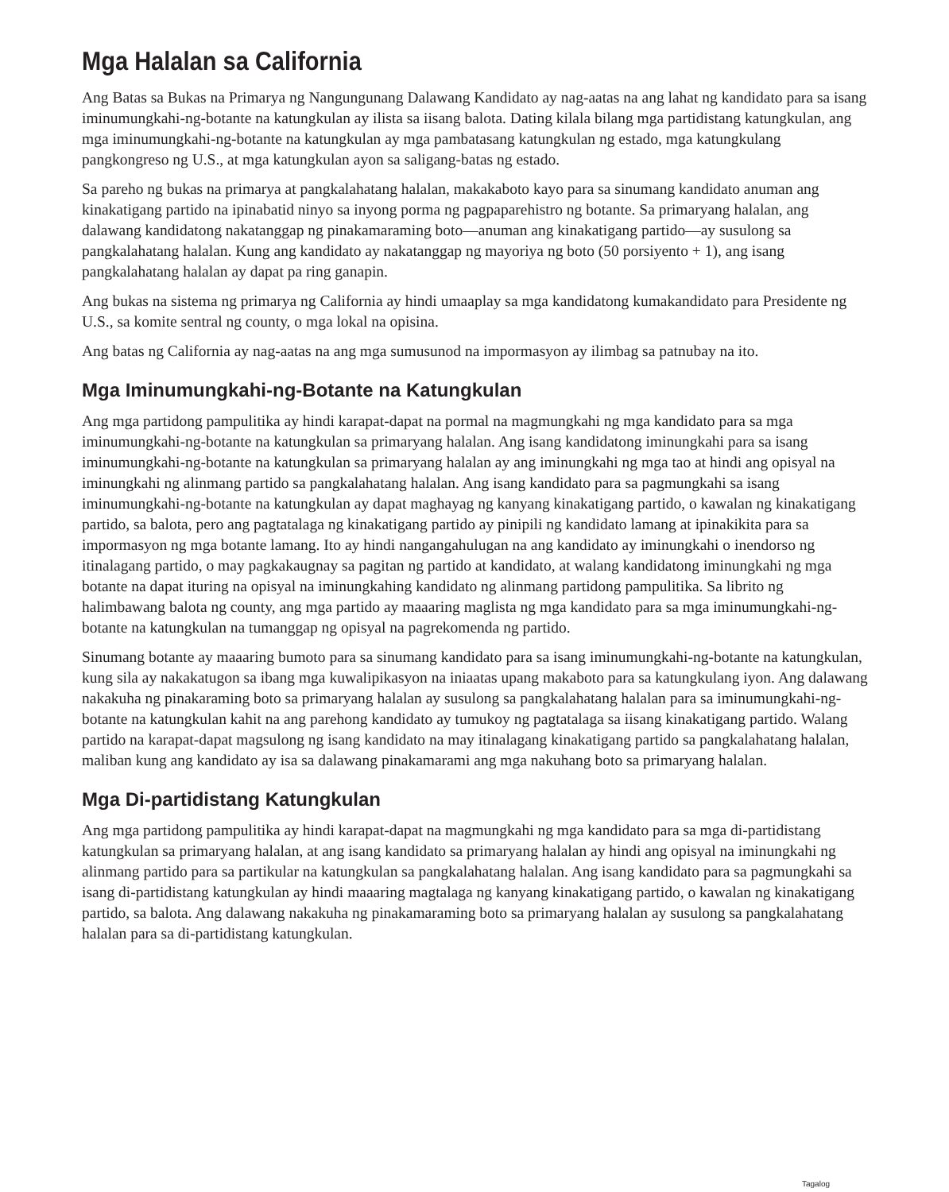Mga Halalan sa California
Ang Batas sa Bukas na Primarya ng Nangungunang Dalawang Kandidato ay nag-aatas na ang lahat ng kandidato para sa isang iminumungkahi-ng-botante na katungkulan ay ilista sa iisang balota. Dating kilala bilang mga partidistang katungkulan, ang mga iminumungkahi-ng-botante na katungkulan ay mga pambatasang katungkulan ng estado, mga katungkulang pangkongreso ng U.S., at mga katungkulan ayon sa saligang-batas ng estado.
Sa pareho ng bukas na primarya at pangkalahatang halalan, makakaboto kayo para sa sinumang kandidato anuman ang kinakatigang partido na ipinabatid ninyo sa inyong porma ng pagpaparehistro ng botante. Sa primaryang halalan, ang dalawang kandidatong nakatanggap ng pinakamaraming boto—anuman ang kinakatigang partido—ay susulong sa pangkalahatang halalan. Kung ang kandidato ay nakatanggap ng mayoriya ng boto (50 porsiyento + 1), ang isang pangkalahatang halalan ay dapat pa ring ganapin.
Ang bukas na sistema ng primarya ng California ay hindi umaaplay sa mga kandidatong kumakandidato para Presidente ng U.S., sa komite sentral ng county, o mga lokal na opisina.
Ang batas ng California ay nag-aatas na ang mga sumusunod na impormasyon ay ilimbag sa patnubay na ito.
Mga Iminumungkahi-ng-Botante na Katungkulan
Ang mga partidong pampulitika ay hindi karapat-dapat na pormal na magmungkahi ng mga kandidato para sa mga iminumungkahi-ng-botante na katungkulan sa primaryang halalan. Ang isang kandidatong iminungkahi para sa isang iminumungkahi-ng-botante na katungkulan sa primaryang halalan ay ang iminungkahi ng mga tao at hindi ang opisyal na iminungkahi ng alinmang partido sa pangkalahatang halalan. Ang isang kandidato para sa pagmungkahi sa isang iminumungkahi-ng-botante na katungkulan ay dapat maghayag ng kanyang kinakatigang partido, o kawalan ng kinakatigang partido, sa balota, pero ang pagtatalaga ng kinakatigang partido ay pinipili ng kandidato lamang at ipinakikita para sa impormasyon ng mga botante lamang. Ito ay hindi nangangahulugan na ang kandidato ay iminungkahi o inendorso ng itinalagang partido, o may pagkakaugnay sa pagitan ng partido at kandidato, at walang kandidatong iminungkahi ng mga botante na dapat ituring na opisyal na iminungkahing kandidato ng alinmang partidong pampulitika. Sa librito ng halimbawang balota ng county, ang mga partido ay maaaring maglista ng mga kandidato para sa mga iminumungkahi-ng-botante na katungkulan na tumanggap ng opisyal na pagrekomenda ng partido.
Sinumang botante ay maaaring bumoto para sa sinumang kandidato para sa isang iminumungkahi-ng-botante na katungkulan, kung sila ay nakakatugon sa ibang mga kuwalipikasyon na iniaatas upang makaboto para sa katungkulang iyon. Ang dalawang nakakuha ng pinakaraming boto sa primaryang halalan ay susulong sa pangkalahatang halalan para sa iminumungkahi-ng-botante na katungkulan kahit na ang parehong kandidato ay tumukoy ng pagtatalaga sa iisang kinakatigang partido. Walang partido na karapat-dapat magsulong ng isang kandidato na may itinalagang kinakatigang partido sa pangkalahatang halalan, maliban kung ang kandidato ay isa sa dalawang pinakamarami ang mga nakuhang boto sa primaryang halalan.
Mga Di-partidistang Katungkulan
Ang mga partidong pampulitika ay hindi karapat-dapat na magmungkahi ng mga kandidato para sa mga di-partidistang katungkulan sa primaryang halalan, at ang isang kandidato sa primaryang halalan ay hindi ang opisyal na iminungkahi ng alinmang partido para sa partikular na katungkulan sa pangkalahatang halalan. Ang isang kandidato para sa pagmungkahi sa isang di-partidistang katungkulan ay hindi maaaring magtalaga ng kanyang kinakatigang partido, o kawalan ng kinakatigang partido, sa balota. Ang dalawang nakakuha ng pinakamaraming boto sa primaryang halalan ay susulong sa pangkalahatang halalan para sa di-partidistang katungkulan.
Tagalog